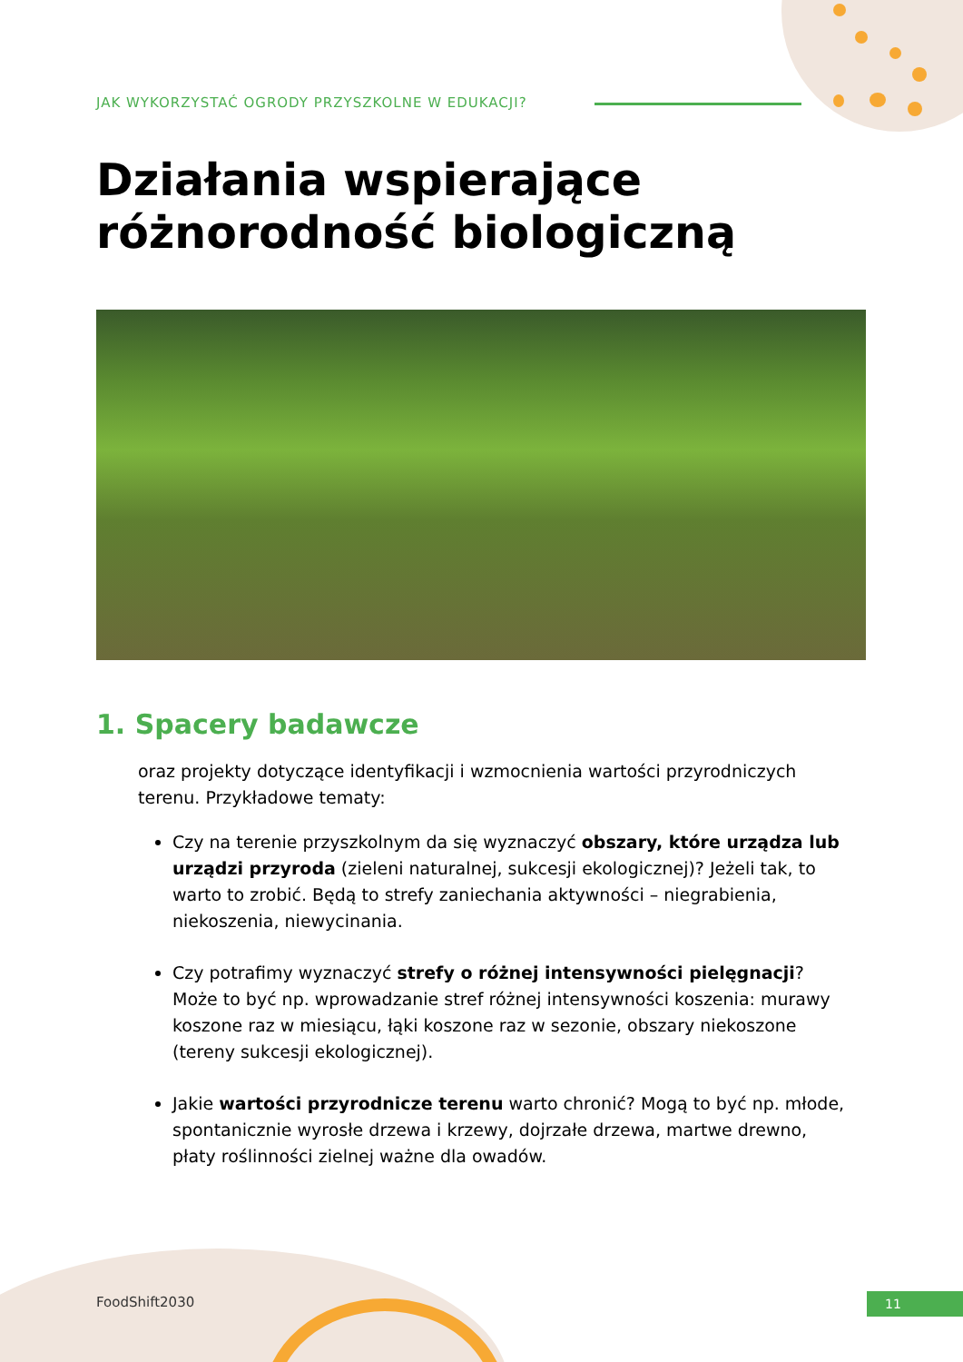JAK WYKORZYSTAĆ OGRODY PRZYSZKOLNE W EDUKACJI?
Działania wspierające
różnorodność biologiczną
1. Spacery badawcze
oraz projekty dotyczące identyfikacji i wzmocnienia wartości przyrodniczych terenu. Przykładowe tematy:
Czy na terenie przyszkolnym da się wyznaczyć obszary, które urządza lub urządzi przyroda (zieleni naturalnej, sukcesji ekologicznej)? Jeżeli tak, to warto to zrobić. Będą to strefy zaniechania aktywności – niegrabienia, niekoszenia, niewycinania.
Czy potrafimy wyznaczyć strefy o różnej intensywności pielęgnacji? Może to być np. wprowadzanie stref różnej intensywności koszenia: murawy koszone raz w miesiącu, łąki koszone raz w sezonie, obszary niekoszone (tereny sukcesji ekologicznej).
Jakie wartości przyrodnicze terenu warto chronić? Mogą to być np. młode, spontanicznie wyrosłe drzewa i krzewy, dojrzałe drzewa, martwe drewno, płaty roślinności zielnej ważne dla owadów.
FoodShift2030 11